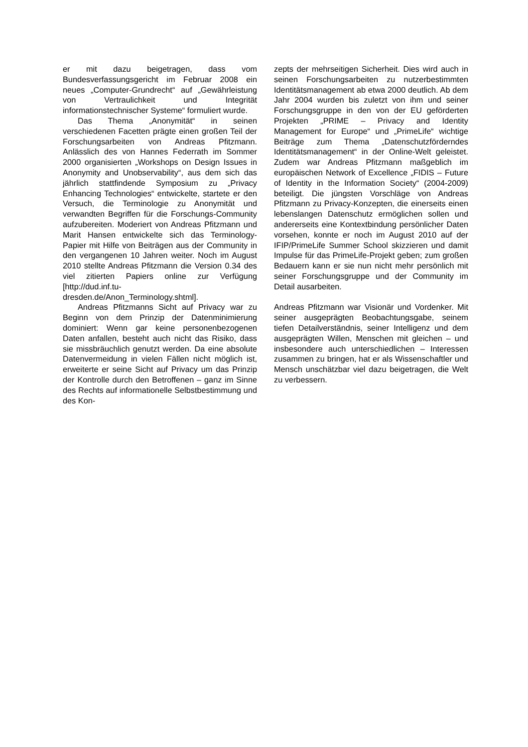er mit dazu beigetragen, dass vom Bundesverfassungsgericht im Februar 2008 ein neues „Computer-Grundrecht“ auf „Gewährleistung von Vertraulichkeit und Integrität informationstechnischer Systeme“ formuliert wurde.
Das Thema „Anonymität“ in seinen verschiedenen Facetten prägte einen großen Teil der Forschungsarbeiten von Andreas Pfitzmann. Anlässlich des von Hannes Federrath im Sommer 2000 organisierten „Workshops on Design Issues in Anonymity and Unobservability“, aus dem sich das jährlich stattfindende Symposium zu „Privacy Enhancing Technologies“ entwickelte, startete er den Versuch, die Terminologie zu Anonymität und verwandten Begriffen für die Forschungs-Community aufzubereiten. Moderiert von Andreas Pfitzmann und Marit Hansen entwickelte sich das Terminology-Papier mit Hilfe von Beiträgen aus der Community in den vergangenen 10 Jahren weiter. Noch im August 2010 stellte Andreas Pfitzmann die Version 0.34 des viel zitierten Papiers online zur Verfügung [http://dud.inf.tu-
dresden.de/Anon_Terminology.shtml].
Andreas Pfitzmanns Sicht auf Privacy war zu Beginn von dem Prinzip der Datenminimierung dominiert: Wenn gar keine personenbezogenen Daten anfallen, besteht auch nicht das Risiko, dass sie missbräuchlich genutzt werden. Da eine absolute Datenvermeidung in vielen Fällen nicht möglich ist, erweiterte er seine Sicht auf Privacy um das Prinzip der Kontrolle durch den Betroffenen – ganz im Sinne des Rechts auf informationelle Selbstbestimmung und des Kon-
zepts der mehrseitigen Sicherheit. Dies wird auch in seinen Forschungsarbeiten zu nutzerbestimmten Identitätsmanagement ab etwa 2000 deutlich. Ab dem Jahr 2004 wurden bis zuletzt von ihm und seiner Forschungsgruppe in den von der EU geförderten Projekten „PRIME – Privacy and Identity Management for Europe“ und „PrimeLife“ wichtige Beiträge zum Thema „Datenschutzförderndes Identitätsmanagement“ in der Online-Welt geleistet. Zudem war Andreas Pfitzmann maßgeblich im europäischen Network of Excellence „FIDIS – Future of Identity in the Information Society“ (2004-2009) beteiligt. Die jüngsten Vorschläge von Andreas Pfitzmann zu Privacy-Konzepten, die einerseits einen lebenslangen Datenschutz ermöglichen sollen und andererseits eine Kontextbindung persönlicher Daten vorsehen, konnte er noch im August 2010 auf der IFIP/PrimeLife Summer School skizzieren und damit Impulse für das PrimeLife-Projekt geben; zum großen Bedauern kann er sie nun nicht mehr persönlich mit seiner Forschungsgruppe und der Community im Detail ausarbeiten.
Andreas Pfitzmann war Visionär und Vordenker. Mit seiner ausgeprägten Beobachtungsgabe, seinem tiefen Detailverständnis, seiner Intelligenz und dem ausgeprägten Willen, Menschen mit gleichen – und insbesondere auch unterschiedlichen – Interessen zusammen zu bringen, hat er als Wissenschaftler und Mensch unschätzbar viel dazu beigetragen, die Welt zu verbessern.